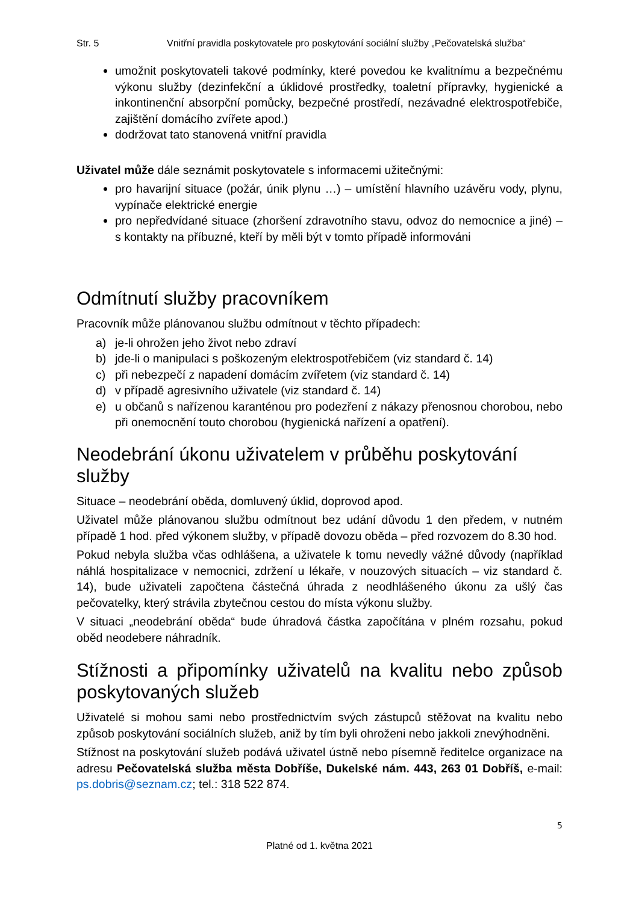Str. 5 Vnitřní pravidla poskytovatele pro poskytování sociální služby „Pečovatelská služba“
umožnit poskytovateli takové podmínky, které povedou ke kvalitnímu a bezpečnému výkonu služby (dezinfekční a úklidové prostředky, toaletní přípravky, hygienické a inkontinenční absorpční pomůcky, bezpečné prostředí, nezávadné elektrospotřebiče, zajištění domácího zvířete apod.)
dodržovat tato stanovená vnitřní pravidla
Uživatel může dále seznámit poskytovatele s informacemi užitečnými:
pro havarijní situace (požár, únik plynu …) – umístění hlavního uzávěru vody, plynu, vypínače elektrické energie
pro nepředvídané situace (zhoršení zdravotního stavu, odvoz do nemocnice a jiné) – s kontakty na příbuzné, kteří by měli být v tomto případě informováni
Odmítnutí služby pracovníkem
Pracovník může plánovanou službu odmítnout v těchto případech:
a) je-li ohrožen jeho život nebo zdraví
b) jde-li o manipulaci s poškozeným elektrospotřebičem (viz standard č. 14)
c) při nebezpečí z napadení domácím zvířetem (viz standard č. 14)
d) v případě agresivního uživatele (viz standard č. 14)
e) u občanů s nařízenou karanténou pro podezření z nákazy přenosnou chorobou, nebo při onemocnění touto chorobou (hygienická nařízení a opatření).
Neodebrání úkonu uživatelem v průběhu poskytování služby
Situace – neodebrání oběda, domluvený úklid, doprovod apod.
Uživatel může plánovanou službu odmítnout bez udání důvodu 1 den předem, v nutném případě 1 hod. před výkonem služby, v případě dovozu oběda – před rozvozem do 8.30 hod.
Pokud nebyla služba včas odhlášena, a uživatele k tomu nevedly vážné důvody (například náhlá hospitalizace v nemocnici, zdržení u lékaře, v nouzových situacích – viz standard č. 14), bude uživateli započtena částečná úhrada z neodhlášeného úkonu za ušlý čas pečovatelky, který strávila zbytečnou cestou do místa výkonu služby.
V situaci „neodebrání oběda“ bude úhradová částka započítána v plném rozsahu, pokud oběd neodebere náhradník.
Stížnosti a připomínky uživatelů na kvalitu nebo způsob poskytovaných služeb
Uživatelé si mohou sami nebo prostřednictvím svých zástupců stěžovat na kvalitu nebo způsob poskytování sociálních služeb, aniž by tím byli ohroženi nebo jakkoli znevýhodněni.
Stížnost na poskytování služeb podává uživatel ústně nebo písemně ředitelce organizace na adresu Pečovatelská služba města Dobříše, Dukelské nám. 443, 263 01 Dobříš, e-mail: ps.dobris@seznam.cz; tel.: 318 522 874.
5
Platné od 1. května 2021